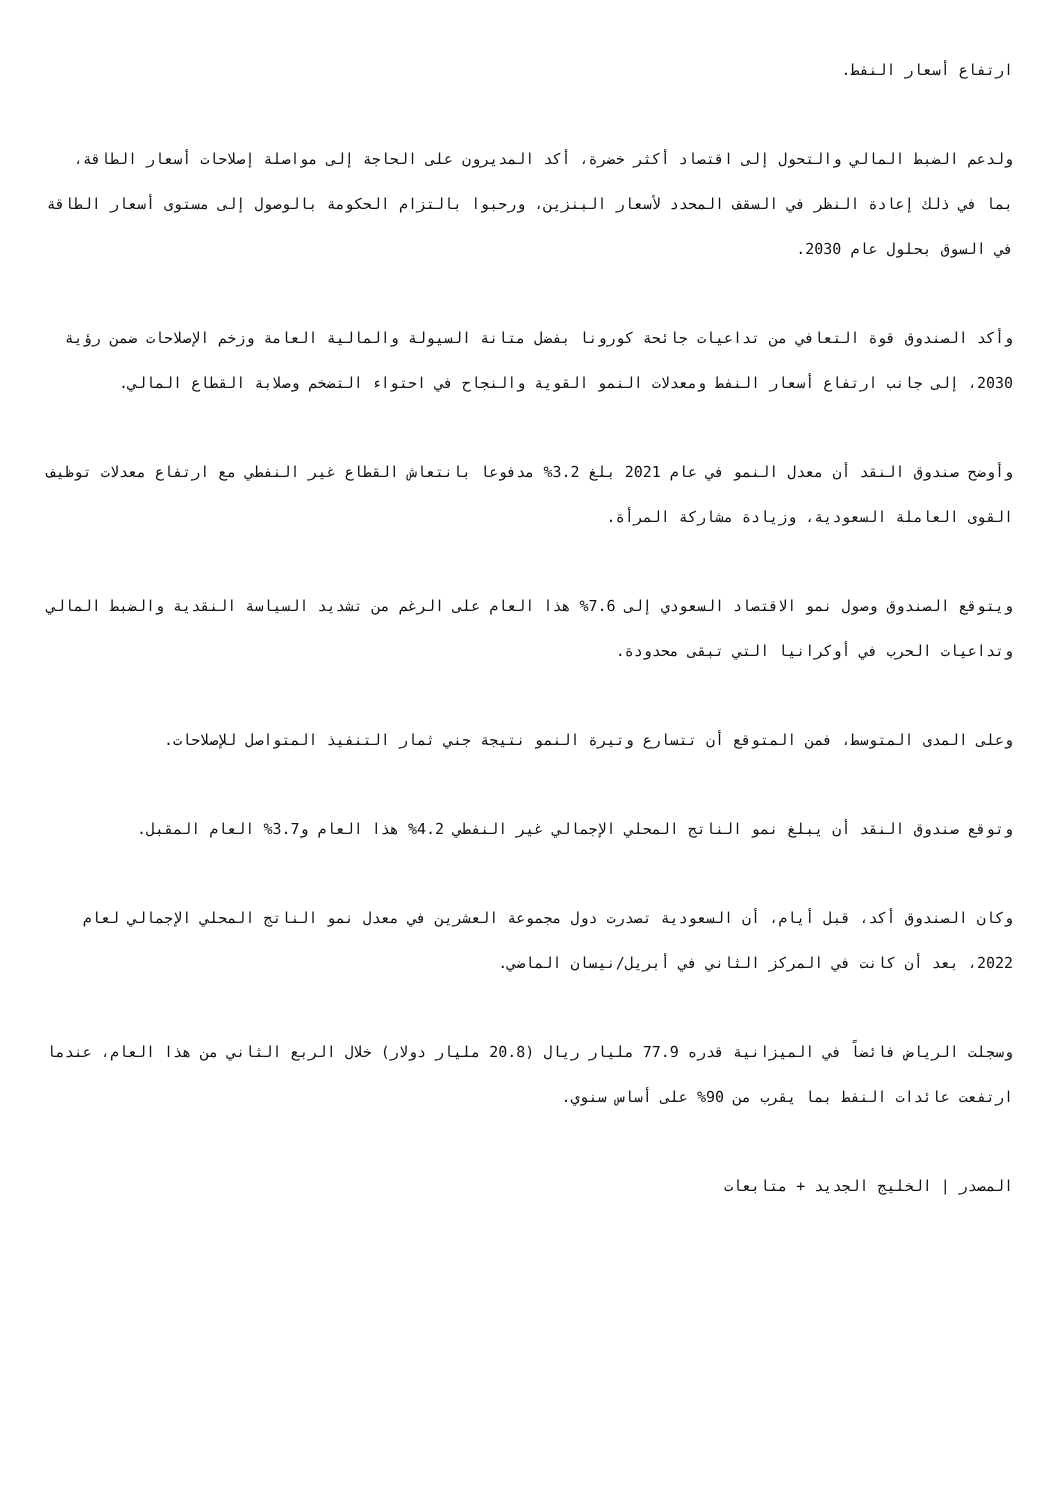ارتفاع أسعار النفط.
ولدعم الضبط المالي والتحول إلى اقتصاد أكثر خضرة، أكد المديرون على الحاجة إلى مواصلة إصلاحات أسعار الطاقة، بما في ذلك إعادة النظر في السقف المحدد لأسعار البنزين، ورحبوا بالتزام الحكومة بالوصول إلى مستوى أسعار الطاقة في السوق بحلول عام 2030.
وأكد الصندوق قوة التعافي من تداعيات جائحة كورونا بفضل متانة السيولة والمالية العامة وزخم الإصلاحات ضمن رؤية 2030، إلى جانب ارتفاع أسعار النفط ومعدلات النمو القوية والنجاح في احتواء التضخم وصلابة القطاع المالي.
وأوضح صندوق النقد أن معدل النمو في عام 2021 بلغ 3.2% مدفوعا بانتعاش القطاع غير النفطي مع ارتفاع معدلات توظيف القوى العاملة السعودية، وزيادة مشاركة المرأة.
ويتوقع الصندوق وصول نمو الاقتصاد السعودي إلى 7.6% هذا العام على الرغم من تشديد السياسة النقدية والضبط المالي وتداعيات الحرب في أوكرانيا التي تبقى محدودة.
وعلى المدى المتوسط، فمن المتوقع أن تتسارع وتيرة النمو نتيجة جني ثمار التنفيذ المتواصل للإصلاحات.
وتوقع صندوق النقد أن يبلغ نمو الناتج المحلي الإجمالي غير النفطي 4.2% هذا العام و3.7% العام المقبل.
وكان الصندوق أكد، قبل أيام، أن السعودية تصدرت دول مجموعة العشرين في معدل نمو الناتج المحلي الإجمالي لعام 2022، بعد أن كانت في المركز الثاني في أبريل/نيسان الماضي.
وسجلت الرياض فائضاً في الميزانية قدره 77.9 مليار ريال (20.8 مليار دولار) خلال الربع الثاني من هذا العام، عندما ارتفعت عائدات النفط بما يقرب من 90% على أساس سنوي.
المصدر | الخليج الجديد + متابعات